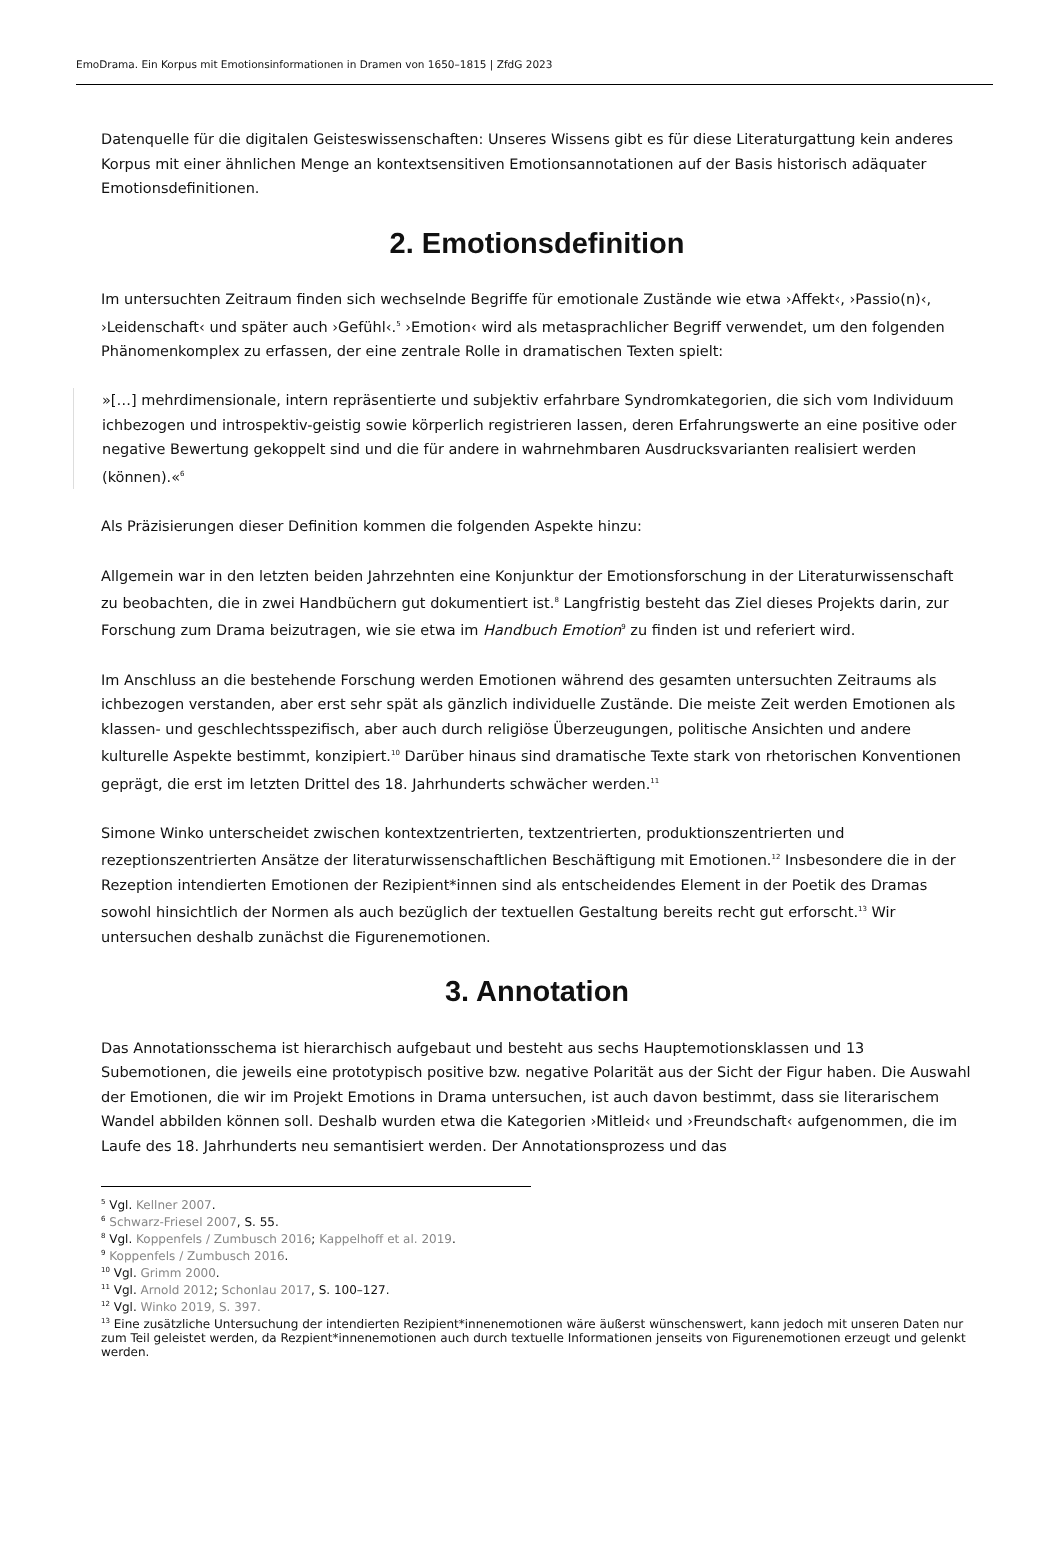EmoDrama. Ein Korpus mit Emotionsinformationen in Dramen von 1650–1815 | ZfdG 2023
Datenquelle für die digitalen Geisteswissenschaften: Unseres Wissens gibt es für diese Literaturgattung kein anderes Korpus mit einer ähnlichen Menge an kontextsensitiven Emotionsannotationen auf der Basis historisch adäquater Emotionsdefinitionen.
2. Emotionsdefinition
Im untersuchten Zeitraum finden sich wechselnde Begriffe für emotionale Zustände wie etwa ›Affekt‹, ›Passio(n)‹, ›Leidenschaft‹ und später auch ›Gefühl‹.<sup>5</sup> ›Emotion‹ wird als metasprachlicher Begriff verwendet, um den folgenden Phänomenkomplex zu erfassen, der eine zentrale Rolle in dramatischen Texten spielt:
»[…] mehrdimensionale, intern repräsentierte und subjektiv erfahrbare Syndromkategorien, die sich vom Individuum ichbezogen und introspektiv-geistig sowie körperlich registrieren lassen, deren Erfahrungswerte an eine positive oder negative Bewertung gekoppelt sind und die für andere in wahrnehmbaren Ausdrucksvarianten realisiert werden (können).«<sup>6</sup>
Als Präzisierungen dieser Definition kommen die folgenden Aspekte hinzu:
Allgemein war in den letzten beiden Jahrzehnten eine Konjunktur der Emotionsforschung in der Literaturwissenschaft zu beobachten, die in zwei Handbüchern gut dokumentiert ist.<sup>8</sup> Langfristig besteht das Ziel dieses Projekts darin, zur Forschung zum Drama beizutragen, wie sie etwa im Handbuch Emotion<sup>9</sup> zu finden ist und referiert wird.
Im Anschluss an die bestehende Forschung werden Emotionen während des gesamten untersuchten Zeitraums als ichbezogen verstanden, aber erst sehr spät als gänzlich individuelle Zustände. Die meiste Zeit werden Emotionen als klassen- und geschlechtsspezifisch, aber auch durch religiöse Überzeugungen, politische Ansichten und andere kulturelle Aspekte bestimmt, konzipiert.<sup>10</sup> Darüber hinaus sind dramatische Texte stark von rhetorischen Konventionen geprägt, die erst im letzten Drittel des 18. Jahrhunderts schwächer werden.<sup>11</sup>
Simone Winko unterscheidet zwischen kontextzentrierten, textzentrierten, produktionszentrierten und rezeptionszentrierten Ansätze der literaturwissenschaftlichen Beschäftigung mit Emotionen.<sup>12</sup> Insbesondere die in der Rezeption intendierten Emotionen der Rezipient*innen sind als entscheidendes Element in der Poetik des Dramas sowohl hinsichtlich der Normen als auch bezüglich der textuellen Gestaltung bereits recht gut erforscht.<sup>13</sup> Wir untersuchen deshalb zunächst die Figurenemotionen.
3. Annotation
Das Annotationsschema ist hierarchisch aufgebaut und besteht aus sechs Hauptemotionsklassen und 13 Subemotionen, die jeweils eine prototypisch positive bzw. negative Polarität aus der Sicht der Figur haben. Die Auswahl der Emotionen, die wir im Projekt Emotions in Drama untersuchen, ist auch davon bestimmt, dass sie literarischem Wandel abbilden können soll. Deshalb wurden etwa die Kategorien ›Mitleid‹ und ›Freundschaft‹ aufgenommen, die im Laufe des 18. Jahrhunderts neu semantisiert werden. Der Annotationsprozess und das
<sup>5</sup> Vgl. Kellner 2007.
<sup>6</sup> Schwarz-Friesel 2007, S. 55.
<sup>8</sup> Vgl. Koppenfels / Zumbusch 2016; Kappelhoff et al. 2019.
<sup>9</sup> Koppenfels / Zumbusch 2016.
<sup>10</sup> Vgl. Grimm 2000.
<sup>11</sup> Vgl. Arnold 2012; Schonlau 2017, S. 100–127.
<sup>12</sup> Vgl. Winko 2019, S. 397.
<sup>13</sup> Eine zusätzliche Untersuchung der intendierten Rezipient*innenemotionen wäre äußerst wünschenswert, kann jedoch mit unseren Daten nur zum Teil geleistet werden, da Rezpient*innenemotionen auch durch textuelle Informationen jenseits von Figurenemotionen erzeugt und gelenkt werden.